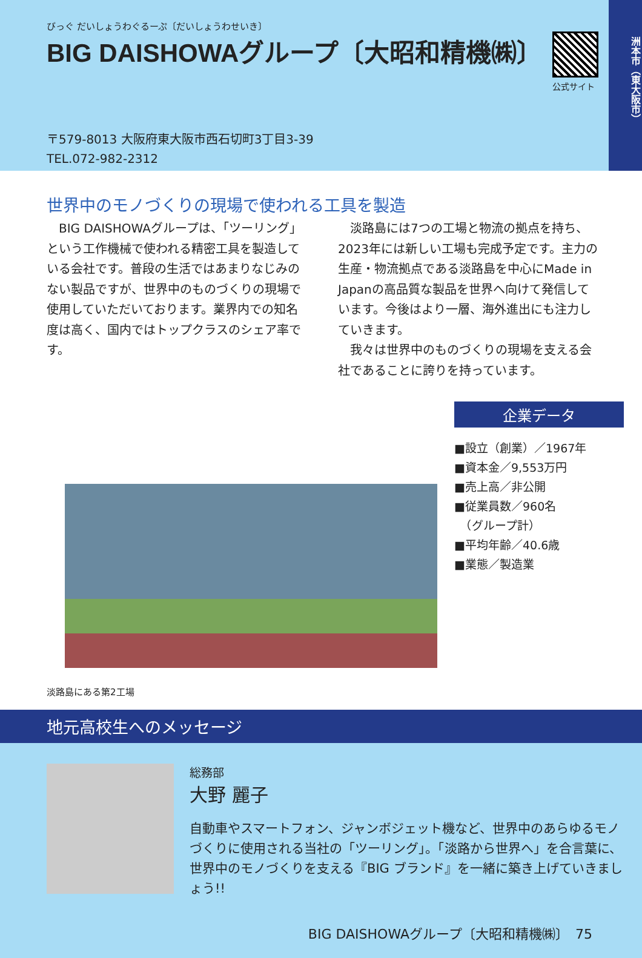びっぐ だいしょうわぐるーぷ〔だいしょうわせいき〕
BIG DAISHOWAグループ〔大昭和精機㈱〕
公式サイト
〒579-8013 大阪府東大阪市西石切町3丁目3-39
TEL.072-982-2312
洲本市（東大阪市）
世界中のモノづくりの現場で使われる工具を製造
BIG DAISHOWAグループは、「ツーリング」という工作機械で使われる精密工具を製造している会社です。普段の生活ではあまりなじみのない製品ですが、世界中のものづくりの現場で使用していただいております。業界内での知名度は高く、国内ではトップクラスのシェア率です。
淡路島には7つの工場と物流の拠点を持ち、2023年には新しい工場も完成予定です。主力の生産・物流拠点である淡路島を中心にMade in Japanの高品質な製品を世界へ向けて発信しています。今後はより一層、海外進出にも注力していきます。
我々は世界中のものづくりの現場を支える会社であることに誇りを持っています。
企業データ
■設立（創業）／1967年
■資本金／9,553万円
■売上高／非公開
■従業員数／960名
　（グループ計）
■平均年齢／40.6歳
■業態／製造業
淡路島にある第2工場
地元高校生へのメッセージ
総務部
大野 麗子
自動車やスマートフォン、ジャンボジェット機など、世界中のあらゆるモノづくりに使用される当社の「ツーリング」。「淡路から世界へ」を合言葉に、世界中のモノづくりを支える『BIG ブランド』を一緒に築き上げていきましょう!!
BIG DAISHOWAグループ〔大昭和精機㈱〕　75